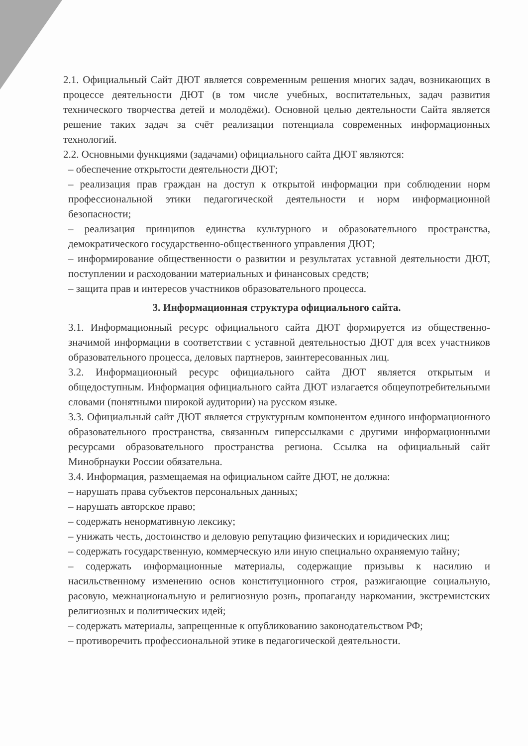2.1. Официальный Сайт ДЮТ является современным решения многих задач, возникающих в процессе деятельности ДЮТ (в том числе учебных, воспитательных, задач развития технического творчества детей и молодёжи). Основной целью деятельности Сайта является решение таких задач за счёт реализации потенциала современных информационных технологий.
2.2. Основными функциями (задачами) официального сайта ДЮТ являются:
– обеспечение открытости деятельности ДЮТ;
– реализация прав граждан на доступ к открытой информации при соблюдении норм профессиональной этики педагогической деятельности и норм информационной безопасности;
– реализация принципов единства культурного и образовательного пространства, демократического государственно-общественного управления ДЮТ;
– информирование общественности о развитии и результатах уставной деятельности ДЮТ, поступлении и расходовании материальных и финансовых средств;
– защита прав и интересов участников образовательного процесса.
3. Информационная структура официального сайта.
3.1. Информационный ресурс официального сайта ДЮТ формируется из общественно-значимой информации в соответствии с уставной деятельностью ДЮТ для всех участников образовательного процесса, деловых партнеров, заинтересованных лиц.
3.2. Информационный ресурс официального сайта ДЮТ является открытым и общедоступным. Информация официального сайта ДЮТ излагается общеупотребительными словами (понятными широкой аудитории) на русском языке.
3.3. Официальный сайт ДЮТ является структурным компонентом единого информационного образовательного пространства, связанным гиперссылками с другими информационными ресурсами образовательного пространства региона. Ссылка на официальный сайт Минобрнауки России обязательна.
3.4. Информация, размещаемая на официальном сайте ДЮТ, не должна:
– нарушать права субъектов персональных данных;
– нарушать авторское право;
– содержать ненормативную лексику;
– унижать честь, достоинство и деловую репутацию физических и юридических лиц;
– содержать государственную, коммерческую или иную специально охраняемую тайну;
– содержать информационные материалы, содержащие призывы к насилию и насильственному изменению основ конституционного строя, разжигающие социальную, расовую, межнациональную и религиозную рознь, пропаганду наркомании, экстремистских религиозных и политических идей;
– содержать материалы, запрещенные к опубликованию законодательством РФ;
– противоречить профессиональной этике в педагогической деятельности.